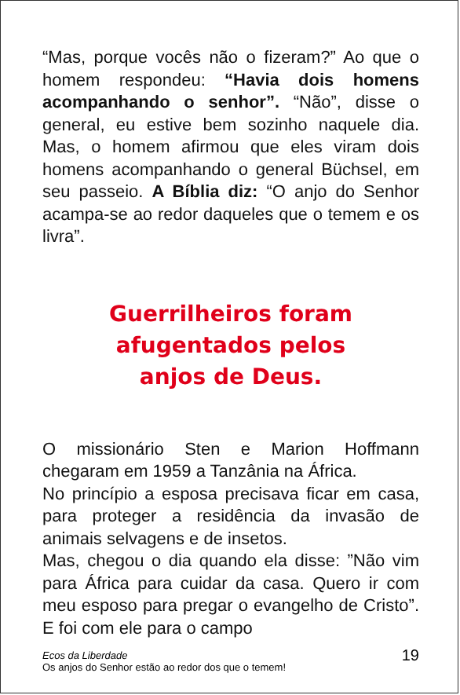“Mas, porque vocês não o fizeram?” Ao que o homem respondeu: “Havia dois homens acompanhando o senhor”. “Não”, disse o general, eu estive bem sozinho naquele dia. Mas, o homem afirmou que eles viram dois homens acompanhando o general Büchsel, em seu passeio. A Bíblia diz: “O anjo do Senhor acampa-se ao redor daqueles que o temem e os livra”.
Guerrilheiros foram
afugentados pelos
anjos de Deus.
O missionário Sten e Marion Hoffmann chegaram em 1959 a Tanzânia na África.
No princípio a esposa precisava ficar em casa, para proteger a residência da invasão de animais selvagens e de insetos.
Mas, chegou o dia quando ela disse: ”Não vim para África para cuidar da casa. Quero ir com meu esposo para pregar o evangelho de Cristo”. E foi com ele para o campo
Ecos da Liberdade
Os anjos do Senhor estão ao redor dos que o temem!
19